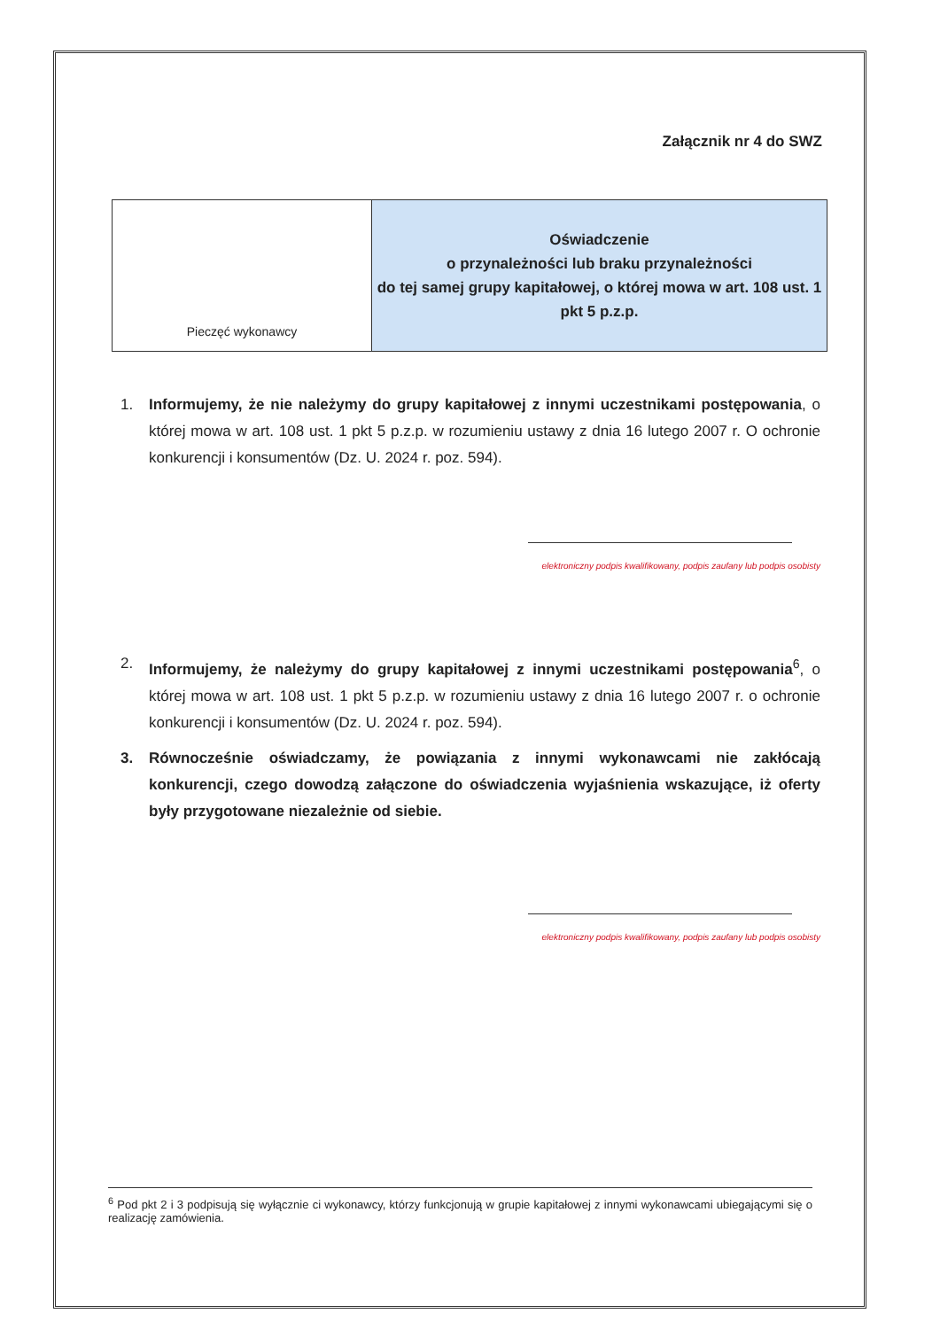Załącznik nr 4 do SWZ
| Pieczęć wykonawcy | Oświadczenie o przynależności lub braku przynależności do tej samej grupy kapitałowej, o której mowa w art. 108 ust. 1 pkt 5 p.z.p. |
1. Informujemy, że nie należymy do grupy kapitałowej z innymi uczestnikami postępowania, o której mowa w art. 108 ust. 1 pkt 5 p.z.p. w rozumieniu ustawy z dnia 16 lutego 2007 r. O ochronie konkurencji i konsumentów (Dz. U. 2024 r. poz. 594).
elektroniczny podpis kwalifikowany, podpis zaufany lub podpis osobisty
2. Informujemy, że należymy do grupy kapitałowej z innymi uczestnikami postępowania<sup>6</sup>, o której mowa w art. 108 ust. 1 pkt 5 p.z.p. w rozumieniu ustawy z dnia 16 lutego 2007 r. o ochronie konkurencji i konsumentów (Dz. U. 2024 r. poz. 594).
3. Równocześnie oświadczamy, że powiązania z innymi wykonawcami nie zakłócają konkurencji, czego dowodzą załączone do oświadczenia wyjaśnienia wskazujące, iż oferty były przygotowane niezależnie od siebie.
elektroniczny podpis kwalifikowany, podpis zaufany lub podpis osobisty
<sup>6</sup> Pod pkt 2 i 3 podpisują się wyłącznie ci wykonawcy, którzy funkcjonują w grupie kapitałowej z innymi wykonawcami ubiegającymi się o realizację zamówienia.